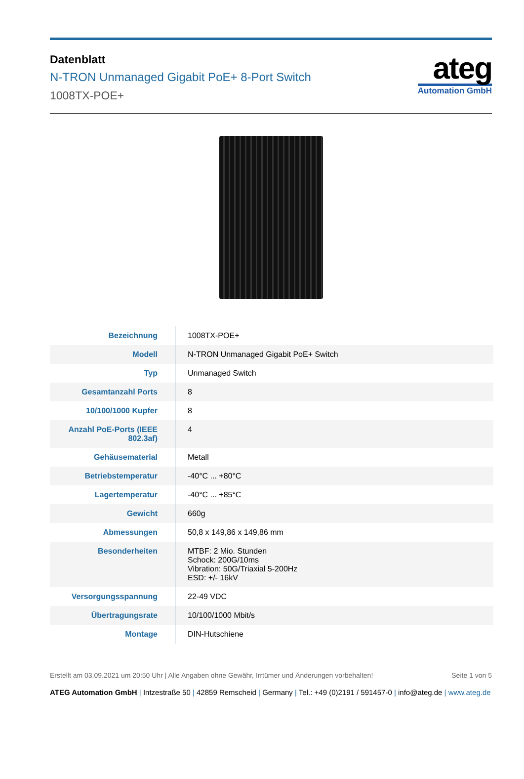Datenblatt
N-TRON Unmanaged Gigabit PoE+ 8-Port Switch
1008TX-POE+
ateg
Automation GmbH
| Bezeichnung | 1008TX-POE+ |
| Modell | N-TRON Unmanaged Gigabit PoE+ Switch |
| Typ | Unmanaged Switch |
| Gesamtanzahl Ports | 8 |
| 10/100/1000 Kupfer | 8 |
| Anzahl PoE-Ports (IEEE 802.3af) | 4 |
| Gehäusematerial | Metall |
| Betriebstemperatur | -40°C ... +80°C |
| Lagertemperatur | -40°C ... +85°C |
| Gewicht | 660g |
| Abmessungen | 50,8 x 149,86 x 149,86 mm |
| Besonderheiten | MTBF: 2 Mio. Stunden Schock: 200G/10ms Vibration: 50G/Triaxial 5-200Hz ESD: +/- 16kV |
| Versorgungsspannung | 22-49 VDC |
| Übertragungsrate | 10/100/1000 Mbit/s |
| Montage | DIN-Hutschiene |
Erstellt am 03.09.2021 um 20:50 Uhr | Alle Angaben ohne Gewähr, Irrtümer und Änderungen vorbehalten!
Seite 1 von 5
ATEG Automation GmbH | Intzestraße 50 | 42859 Remscheid | Germany | Tel.: +49 (0)2191 / 591457-0 | info@ateg.de | www.ateg.de